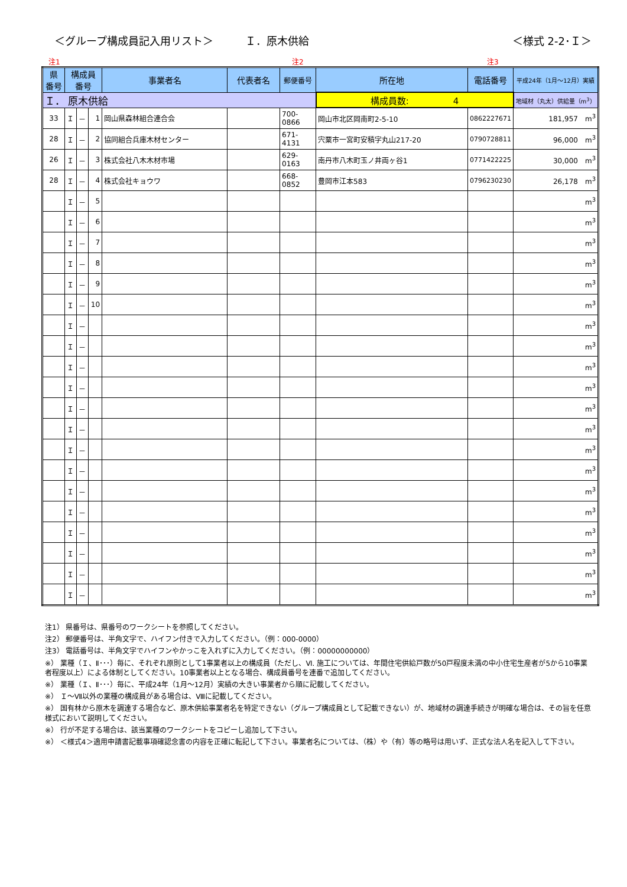＜グループ構成員記入用リスト＞　　　Ｉ．原木供給
＜様式 2-2･Ｉ＞
注1 注2 注3
| 県 番号 | 構成員 番号 | | | 事業者名 | 代表者名 | 郵便番号 | 所在地 | 電話番号 | 平成24年（1月～12月）実績 |
| --- | --- | --- | --- | --- | --- | --- | --- | --- | --- |
| Ｉ． 原木供給 | | | | | | | 構成員数: 4 | | 地域材（丸太）供給量（m<sup>3</sup>） |
| 33 | Ｉ | － | 1 | 岡山県森林組合連合会 | | 700-0866 | 岡山市北区岡南町2-5-10 | 0862227671 | 181,957 m<sup>3</sup> |
| 28 | Ｉ | － | 2 | 協同組合兵庫木材センター | | 671-4131 | 宍粟市一宮町安積字丸山217-20 | 0790728811 | 96,000 m<sup>3</sup> |
| 26 | Ｉ | － | 3 | 株式会社八木木材市場 | | 629-0163 | 南丹市八木町玉ノ井両ヶ谷1 | 0771422225 | 30,000 m<sup>3</sup> |
| 28 | Ｉ | － | 4 | 株式会社キョウワ | | 668-0852 | 豊岡市江本583 | 0796230230 | 26,178 m<sup>3</sup> |
| | Ｉ | － | 5 | | | | | | m<sup>3</sup> |
| | Ｉ | － | 6 | | | | | | m<sup>3</sup> |
| | Ｉ | － | 7 | | | | | | m<sup>3</sup> |
| | Ｉ | － | 8 | | | | | | m<sup>3</sup> |
| | Ｉ | － | 9 | | | | | | m<sup>3</sup> |
| | Ｉ | － | 10 | | | | | | m<sup>3</sup> |
| | Ｉ | － | | | | | | | m<sup>3</sup> |
| | Ｉ | － | | | | | | | m<sup>3</sup> |
| | Ｉ | － | | | | | | | m<sup>3</sup> |
| | Ｉ | － | | | | | | | m<sup>3</sup> |
| | Ｉ | － | | | | | | | m<sup>3</sup> |
| | Ｉ | － | | | | | | | m<sup>3</sup> |
| | Ｉ | － | | | | | | | m<sup>3</sup> |
| | Ｉ | － | | | | | | | m<sup>3</sup> |
| | Ｉ | － | | | | | | | m<sup>3</sup> |
| | Ｉ | － | | | | | | | m<sup>3</sup> |
| | Ｉ | － | | | | | | | m<sup>3</sup> |
| | Ｉ | － | | | | | | | m<sup>3</sup> |
| | Ｉ | － | | | | | | | m<sup>3</sup> |
| | Ｉ | － | | | | | | | m<sup>3</sup> |
注1） 県番号は、県番号のワークシートを参照してください。
注2） 郵便番号は、半角文字で、ハイフン付きで入力してください。（例：000-0000）
注3） 電話番号は、半角文字でハイフンやかっこを入れずに入力してください。（例：00000000000）
※） 業種（Ｉ、Ⅱ･･･）毎に、それぞれ原則として1事業者以上の構成員（ただし、Ⅵ. 施工については、年間住宅供給戸数が50戸程度未満の中小住宅生産者が5から10事業者程度以上）による体制としてください。10事業者以上となる場合、構成員番号を連番で追加してください。
※） 業種（Ｉ、Ⅱ･･･）毎に、平成24年（1月～12月）実績の大きい事業者から順に記載してください。
※） Ｉ～Ⅶ以外の業種の構成員がある場合は、Ⅷに記載してください。
※） 国有林から原木を調達する場合など、原木供給事業者名を特定できない（グループ構成員として記載できない）が、地域材の調達手続きが明確な場合は、その旨を任意様式において説明してください。
※） 行が不足する場合は、該当業種のワークシートをコピーし追加して下さい。
※） ＜様式4＞適用申請書記載事項確認念書の内容を正確に転記して下さい。事業者名については、（株）や（有）等の略号は用いず、正式な法人名を記入して下さい。